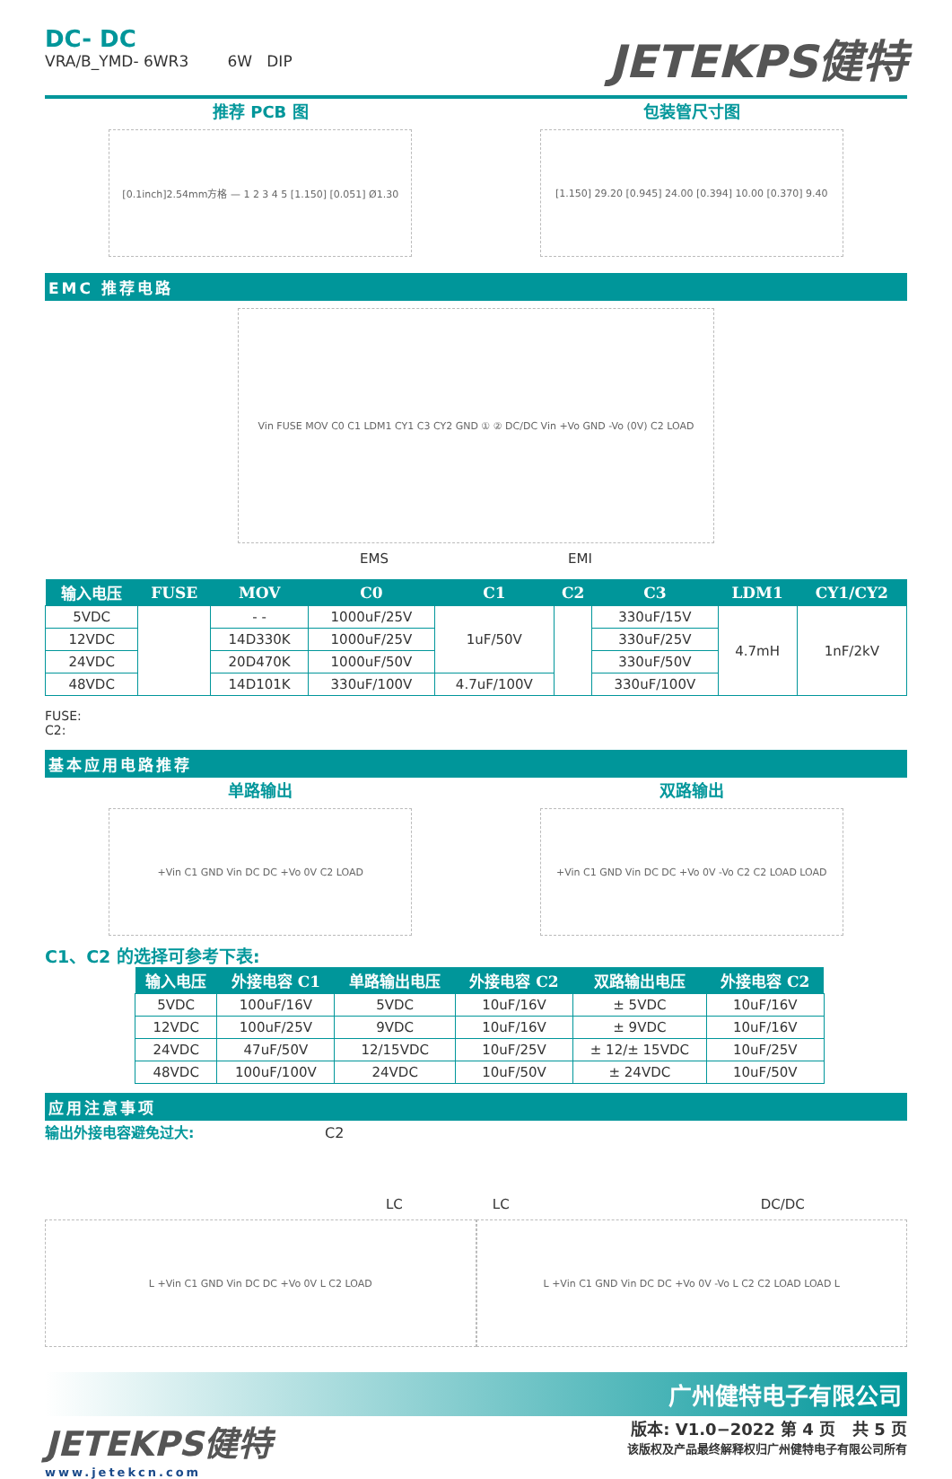DC- DC
VRA/B_YMD- 6WR3 6W DIP
JETEKPS健特
推荐 PCB 图
[0.1inch]2.54mm方格 — 1 2 3 4 5 [1.150] [0.051] Ø1.30
包装管尺寸图
[1.150] 29.20 [0.945] 24.00 [0.394] 10.00 [0.370] 9.40
EMC 推荐电路
Vin FUSE MOV C0 C1 LDM1 CY1 C3 CY2 GND ① ② DC/DC Vin +Vo GND -Vo (0V) C2 LOAD
EMS EMI
| 输入电压 | FUSE | MOV | C0 | C1 | C2 | C3 | LDM1 | CY1/CY2 |
| --- | --- | --- | --- | --- | --- | --- | --- | --- |
| 5VDC | | - - | 1000uF/25V | 1uF/50V | | 330uF/15V | 4.7mH | 1nF/2kV |
| 12VDC | | 14D330K | 1000uF/25V | | | 330uF/25V | | |
| 24VDC | | 20D470K | 1000uF/50V | | | 330uF/50V | | |
| 48VDC | | 14D101K | 330uF/100V | 4.7uF/100V | | 330uF/100V | | |
FUSE:
C2:
基本应用电路推荐
单路输出
+Vin C1 GND Vin DC DC +Vo 0V C2 LOAD
双路输出
+Vin C1 GND Vin DC DC +Vo 0V -Vo C2 C2 LOAD LOAD
C1、C2 的选择可参考下表:
| 输入电压 | 外接电容 C1 | 单路输出电压 | 外接电容 C2 | 双路输出电压 | 外接电容 C2 |
| --- | --- | --- | --- | --- | --- |
| 5VDC | 100uF/16V | 5VDC | 10uF/16V | ± 5VDC | 10uF/16V |
| 12VDC | 100uF/25V | 9VDC | 10uF/16V | ± 9VDC | 10uF/16V |
| 24VDC | 47uF/50V | 12/15VDC | 10uF/25V | ± 12/± 15VDC | 10uF/25V |
| 48VDC | 100uF/100V | 24VDC | 10uF/50V | ± 24VDC | 10uF/50V |
应用注意事项
输出外接电容避免过大: C2
LC LC DC/DC
L +Vin C1 GND Vin DC DC +Vo 0V L C2 LOAD
L +Vin C1 GND Vin DC DC +Vo 0V -Vo L C2 C2 LOAD LOAD L
广州健特电子有限公司
JETEKPS健特
www.jetekcn.com
版本: V1.0−2022 第 4 页 共 5 页
该版权及产品最终解释权归广州健特电子有限公司所有